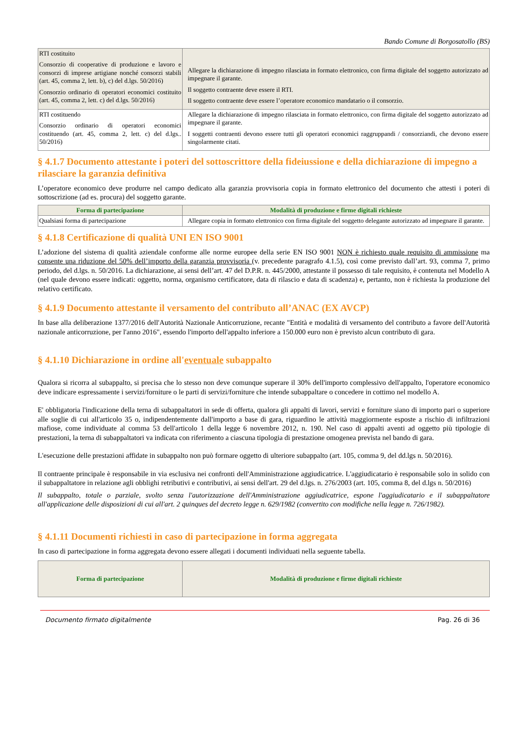Bando Comune di Borgosatollo (BS)
| RTI costituito Consorzio di cooperative di produzione e lavoro e consorzi di imprese artigiane nonché consorzi stabili (art. 45, comma 2, lett. b), c) del d.lgs. 50/2016) Consorzio ordinario di operatori economici costituito (art. 45, comma 2, lett. c) del d.lgs. 50/2016) | Allegare la dichiarazione di impegno rilasciata in formato elettronico, con firma digitale del soggetto autorizzato ad impegnare il garante. Il soggetto contraente deve essere il RTI. Il soggetto contraente deve essere l’operatore economico mandatario o il consorzio. |
| RTI costituendo Consorzio ordinario di operatori economici costituendo (art. 45, comma 2, lett. c) del d.lgs.. 50/2016) | Allegare la dichiarazione di impegno rilasciata in formato elettronico, con firma digitale del soggetto autorizzato ad impegnare il garante. I soggetti contraenti devono essere tutti gli operatori economici raggruppandi / consorziandi, che devono essere singolarmente citati. |
§ 4.1.7 Documento attestante i poteri del sottoscrittore della fideiussione e della dichiarazione di impegno a rilasciare la garanzia definitiva
L’operatore economico deve produrre nel campo dedicato alla garanzia provvisoria copia in formato elettronico del documento che attesti i poteri di sottoscrizione (ad es. procura) del soggetto garante.
| Forma di partecipazione | Modalità di produzione e firme digitali richieste |
| --- | --- |
| Qualsiasi forma di partecipazione | Allegare copia in formato elettronico con firma digitale del soggetto delegante autorizzato ad impegnare il garante. |
§ 4.1.8 Certificazione di qualità UNI EN ISO 9001
L’adozione del sistema di qualità aziendale conforme alle norme europee della serie EN ISO 9001 NON è richiesto quale requisito di ammissione ma consente una riduzione del 50% dell’importo della garanzia provvisoria (v. precedente paragrafo 4.1.5), così come previsto dall’art. 93, comma 7, primo periodo, del d.lgs. n. 50/2016. La dichiarazione, ai sensi dell’art. 47 del D.P.R. n. 445/2000, attestante il possesso di tale requisito, è contenuta nel Modello A (nel quale devono essere indicati: oggetto, norma, organismo certificatore, data di rilascio e data di scadenza) e, pertanto, non è richiesta la produzione del relativo certificato.
§ 4.1.9 Documento attestante il versamento del contributo all’ANAC (EX AVCP)
In base alla deliberazione 1377/2016 dell'Autorità Nazionale Anticorruzione, recante "Entità e modalità di versamento del contributo a favore dell'Autorità nazionale anticorruzione, per l'anno 2016", essendo l'importo dell'appalto inferiore a 150.000 euro non è previsto alcun contributo di gara.
§ 4.1.10 Dichiarazione in ordine all'eventuale subappalto
Qualora si ricorra al subappalto, si precisa che lo stesso non deve comunque superare il 30% dell'importo complessivo dell'appalto, l'operatore economico deve indicare espressamente i servizi/forniture o le parti di servizi/forniture che intende subappaltare o concedere in cottimo nel modello A.
E' obbligatoria l'indicazione della terna di subappaltatori in sede di offerta, qualora gli appalti di lavori, servizi e forniture siano di importo pari o superiore alle soglie di cui all'articolo 35 o, indipendentemente dall'importo a base di gara, riguardino le attività maggiormente esposte a rischio di infiltrazioni mafiose, come individuate al comma 53 dell'articolo 1 della legge 6 novembre 2012, n. 190. Nel caso di appalti aventi ad oggetto più tipologie di prestazioni, la terna di subappaltatori va indicata con riferimento a ciascuna tipologia di prestazione omogenea prevista nel bando di gara.
L'esecuzione delle prestazioni affidate in subappalto non può formare oggetto di ulteriore subappalto (art. 105, comma 9, del dd.lgs n. 50/2016).
Il contraente principale è responsabile in via esclusiva nei confronti dell'Amministrazione aggiudicatrice. L'aggiudicatario è responsabile solo in solido con il subappaltatore in relazione agli obblighi retributivi e contributivi, ai sensi dell'art. 29 del d.lgs. n. 276/2003 (art. 105, comma 8, del d.lgs n. 50/2016)
Il subappalto, totale o parziale, svolto senza l'autorizzazione dell'Amministrazione aggiudicatrice, espone l'aggiudicatario e il subappaltatore all'applicazione delle disposizioni di cui all'art. 2 quinques del decreto legge n. 629/1982 (convertito con modifiche nella legge n. 726/1982).
§ 4.1.11 Documenti richiesti in caso di partecipazione in forma aggregata
In caso di partecipazione in forma aggregata devono essere allegati i documenti individuati nella seguente tabella.
| Forma di partecipazione | Modalità di produzione e firme digitali richieste |
| --- | --- |
Documento firmato digitalmente Pag. 26 di 36